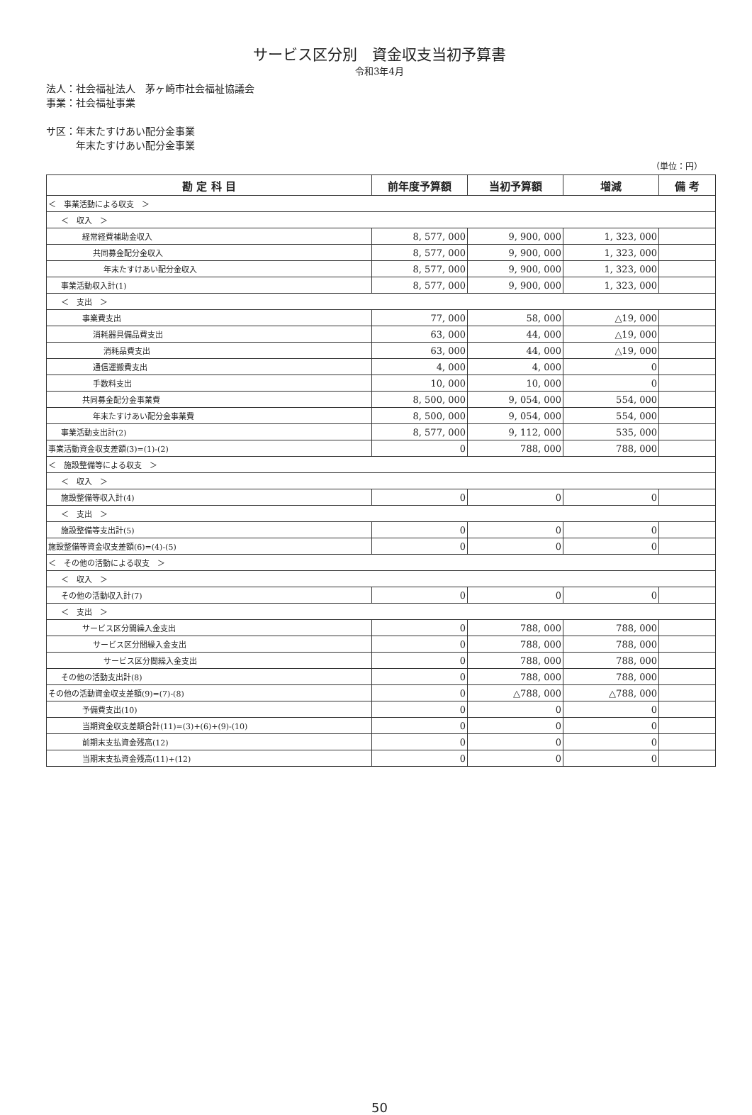サービス区分別　資金収支当初予算書
令和3年4月
法人：社会福祉法人　茅ヶ崎市社会福祉協議会
事業：社会福祉事業
サ区：年末たすけあい配分金事業
　　　年末たすけあい配分金事業
（単位：円）
| 勘 定 科 目 | 前年度予算額 | 当初予算額 | 増減 | 備 考 |
| --- | --- | --- | --- | --- |
| ＜ 事業活動による収支 ＞ | | | | |
| ＜ 収入 ＞ | | | | |
| 経常経費補助金収入 | 8, 577, 000 | 9, 900, 000 | 1, 323, 000 | |
| 共同募金配分金収入 | 8, 577, 000 | 9, 900, 000 | 1, 323, 000 | |
| 年末たすけあい配分金収入 | 8, 577, 000 | 9, 900, 000 | 1, 323, 000 | |
| 事業活動収入計(1) | 8, 577, 000 | 9, 900, 000 | 1, 323, 000 | |
| ＜ 支出 ＞ | | | | |
| 事業費支出 | 77, 000 | 58, 000 | △19, 000 | |
| 消耗器具備品費支出 | 63, 000 | 44, 000 | △19, 000 | |
| 消耗品費支出 | 63, 000 | 44, 000 | △19, 000 | |
| 通信運搬費支出 | 4, 000 | 4, 000 | 0 | |
| 手数料支出 | 10, 000 | 10, 000 | 0 | |
| 共同募金配分金事業費 | 8, 500, 000 | 9, 054, 000 | 554, 000 | |
| 年末たすけあい配分金事業費 | 8, 500, 000 | 9, 054, 000 | 554, 000 | |
| 事業活動支出計(2) | 8, 577, 000 | 9, 112, 000 | 535, 000 | |
| 事業活動資金収支差額(3)=(1)-(2) | 0 | 788, 000 | 788, 000 | |
| ＜ 施設整備等による収支 ＞ | | | | |
| ＜ 収入 ＞ | | | | |
| 施設整備等収入計(4) | 0 | 0 | 0 | |
| ＜ 支出 ＞ | | | | |
| 施設整備等支出計(5) | 0 | 0 | 0 | |
| 施設整備等資金収支差額(6)=(4)-(5) | 0 | 0 | 0 | |
| ＜ その他の活動による収支 ＞ | | | | |
| ＜ 収入 ＞ | | | | |
| その他の活動収入計(7) | 0 | 0 | 0 | |
| ＜ 支出 ＞ | | | | |
| サービス区分間繰入金支出 | 0 | 788, 000 | 788, 000 | |
| サービス区分間繰入金支出 | 0 | 788, 000 | 788, 000 | |
| サービス区分間繰入金支出 | 0 | 788, 000 | 788, 000 | |
| その他の活動支出計(8) | 0 | 788, 000 | 788, 000 | |
| その他の活動資金収支差額(9)=(7)-(8) | 0 | △788, 000 | △788, 000 | |
| 予備費支出(10) | 0 | 0 | 0 | |
| 当期資金収支差額合計(11)=(3)+(6)+(9)-(10) | 0 | 0 | 0 | |
| 前期末支払資金残高(12) | 0 | 0 | 0 | |
| 当期末支払資金残高(11)+(12) | 0 | 0 | 0 | |
50